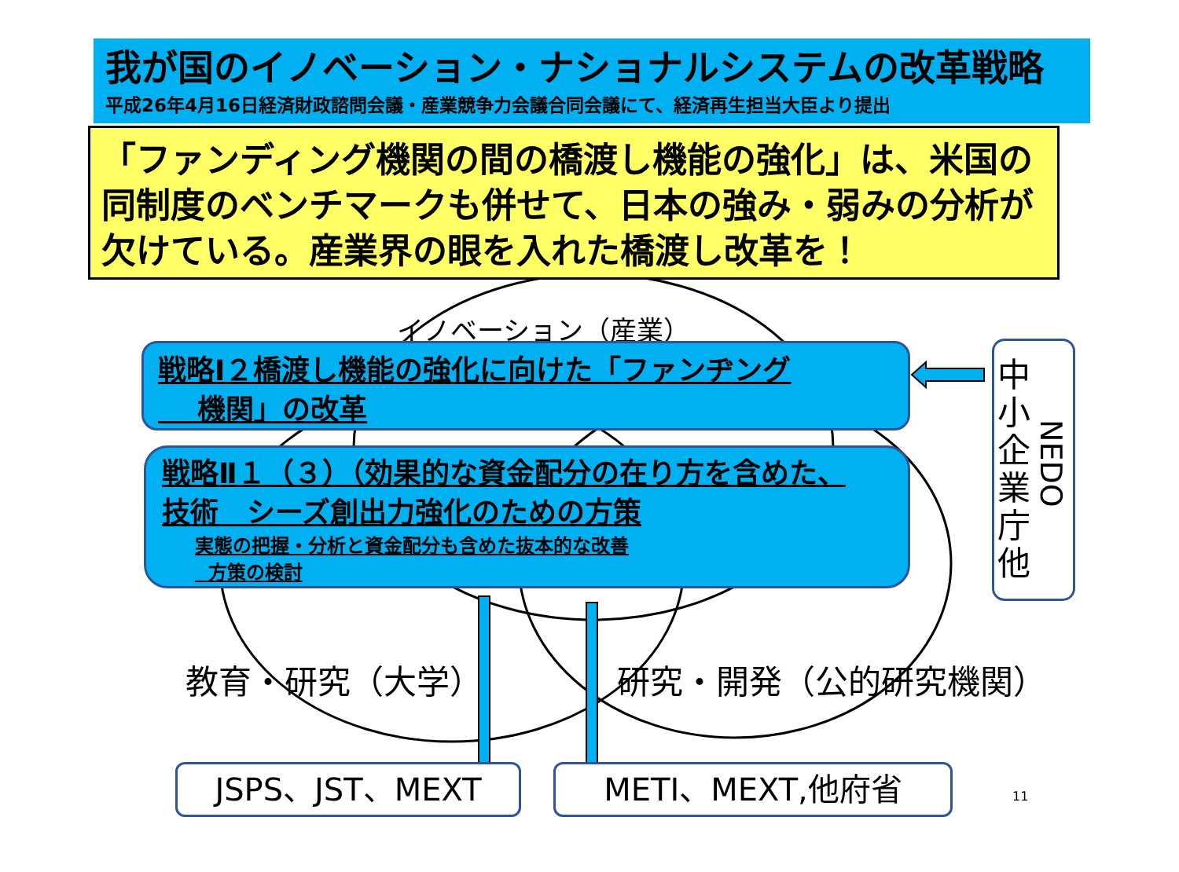我が国のイノベーション・ナショナルシステムの改革戦略
平成26年4月16日経済財政諮問会議・産業競争力会議合同会議にて、経済再生担当大臣より提出
「ファンディング機関の間の橋渡し機能の強化」は、米国の同制度のベンチマークも併せて、日本の強み・弱みの分析が欠けている。産業界の眼を入れた橋渡し改革を！
イノベーション（産業）
戦略Ⅰ２橋渡し機能の強化に向けた「ファンヂング
機関」の改革
戦略Ⅱ１（３）（効果的な資金配分の在り方を含めた、
技術　シーズ創出力強化のための方策
実態の把握・分析と資金配分も含めた抜本的な改善
方策の検討
中小企業庁他
NEDO
教育・研究（大学） 研究・開発（公的研究機関）
JSPS、JST、MEXT METI、MEXT,他府省 11